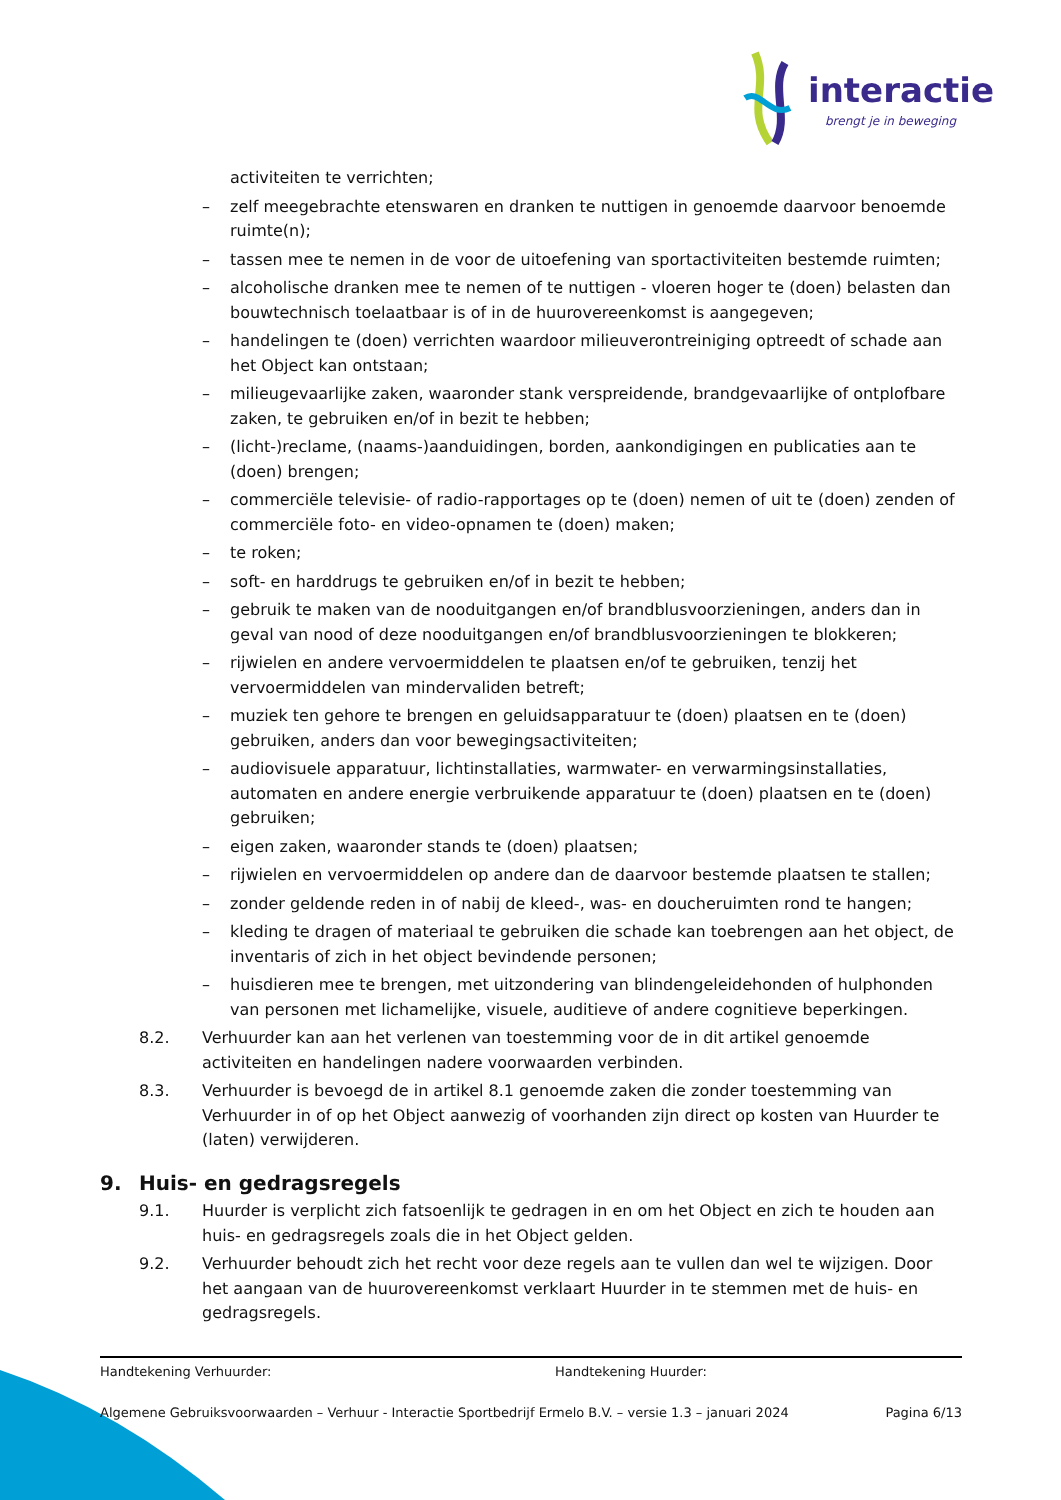interactie
brengt je in beweging
activiteiten te verrichten;
– zelf meegebrachte etenswaren en dranken te nuttigen in genoemde daarvoor benoemde ruimte(n);
– tassen mee te nemen in de voor de uitoefening van sportactiviteiten bestemde ruimten;
– alcoholische dranken mee te nemen of te nuttigen - vloeren hoger te (doen) belasten dan bouwtechnisch toelaatbaar is of in de huurovereenkomst is aangegeven;
– handelingen te (doen) verrichten waardoor milieuverontreiniging optreedt of schade aan het Object kan ontstaan;
– milieugevaarlijke zaken, waaronder stank verspreidende, brandgevaarlijke of ontplofbare zaken, te gebruiken en/of in bezit te hebben;
– (licht-)reclame, (naams-)aanduidingen, borden, aankondigingen en publicaties aan te (doen) brengen;
– commerciële televisie- of radio-rapportages op te (doen) nemen of uit te (doen) zenden of commerciële foto- en video-opnamen te (doen) maken;
– te roken;
– soft- en harddrugs te gebruiken en/of in bezit te hebben;
– gebruik te maken van de nooduitgangen en/of brandblusvoorzieningen, anders dan in geval van nood of deze nooduitgangen en/of brandblusvoorzieningen te blokkeren;
– rijwielen en andere vervoermiddelen te plaatsen en/of te gebruiken, tenzij het vervoermiddelen van mindervaliden betreft;
– muziek ten gehore te brengen en geluidsapparatuur te (doen) plaatsen en te (doen) gebruiken, anders dan voor bewegingsactiviteiten;
– audiovisuele apparatuur, lichtinstallaties, warmwater- en verwarmingsinstallaties, automaten en andere energie verbruikende apparatuur te (doen) plaatsen en te (doen) gebruiken;
– eigen zaken, waaronder stands te (doen) plaatsen;
– rijwielen en vervoermiddelen op andere dan de daarvoor bestemde plaatsen te stallen;
– zonder geldende reden in of nabij de kleed-, was- en doucheruimten rond te hangen;
– kleding te dragen of materiaal te gebruiken die schade kan toebrengen aan het object, de inventaris of zich in het object bevindende personen;
– huisdieren mee te brengen, met uitzondering van blindengeleidehonden of hulphonden van personen met lichamelijke, visuele, auditieve of andere cognitieve beperkingen.
8.2. Verhuurder kan aan het verlenen van toestemming voor de in dit artikel genoemde activiteiten en handelingen nadere voorwaarden verbinden.
8.3. Verhuurder is bevoegd de in artikel 8.1 genoemde zaken die zonder toestemming van Verhuurder in of op het Object aanwezig of voorhanden zijn direct op kosten van Huurder te (laten) verwijderen.
9. Huis- en gedragsregels
9.1. Huurder is verplicht zich fatsoenlijk te gedragen in en om het Object en zich te houden aan huis- en gedragsregels zoals die in het Object gelden.
9.2. Verhuurder behoudt zich het recht voor deze regels aan te vullen dan wel te wijzigen. Door het aangaan van de huurovereenkomst verklaart Huurder in te stemmen met de huis- en gedragsregels.
Handtekening Verhuurder: Handtekening Huurder:
Algemene Gebruiksvoorwaarden – Verhuur - Interactie Sportbedrijf Ermelo B.V. – versie 1.3 – januari 2024 Pagina 6/13